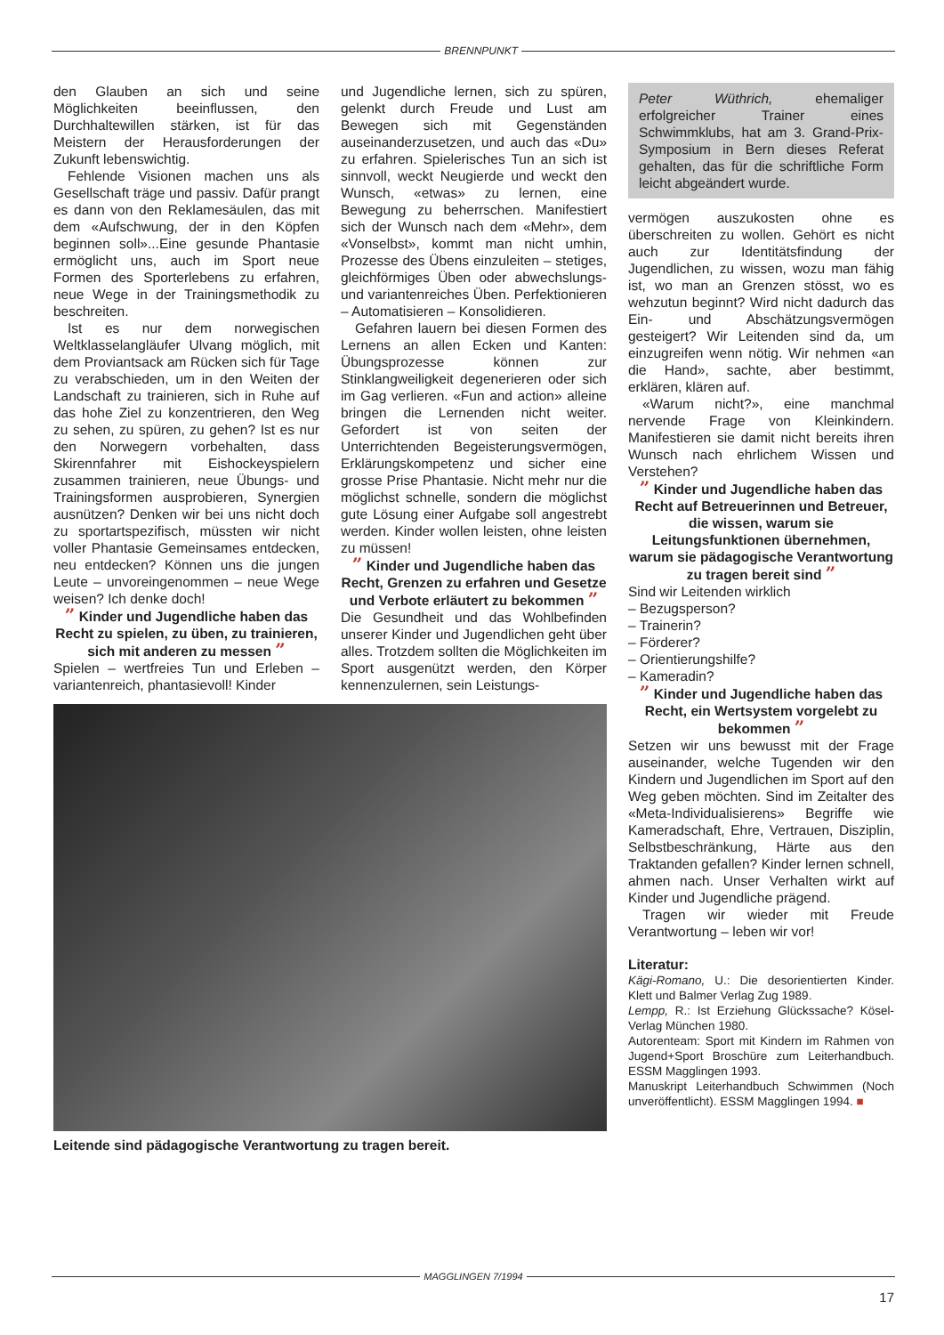BRENNPUNKT
den Glauben an sich und seine Möglichkeiten beeinflussen, den Durchhaltewillen stärken, ist für das Meistern der Herausforderungen der Zukunft lebenswichtig.
Fehlende Visionen machen uns als Gesellschaft träge und passiv. Dafür prangt es dann von den Reklamesäulen, das mit dem «Aufschwung, der in den Köpfen beginnen soll»...Eine gesunde Phantasie ermöglicht uns, auch im Sport neue Formen des Sporterlebens zu erfahren, neue Wege in der Trainingsmethodik zu beschreiten.
Ist es nur dem norwegischen Weltklasselangläufer Ulvang möglich, mit dem Proviantsack am Rücken sich für Tage zu verabschieden, um in den Weiten der Landschaft zu trainieren, sich in Ruhe auf das hohe Ziel zu konzentrieren, den Weg zu sehen, zu spüren, zu gehen? Ist es nur den Norwegern vorbehalten, dass Skirennfahrer mit Eishockeyspielern zusammen trainieren, neue Übungs- und Trainingsformen ausprobieren, Synergien ausnützen? Denken wir bei uns nicht doch zu sportartspezifisch, müssten wir nicht voller Phantasie Gemeinsames entdecken, neu entdecken? Können uns die jungen Leute – unvoreingenommen – neue Wege weisen? Ich denke doch!
” Kinder und Jugendliche haben das Recht zu spielen, zu üben, zu trainieren, sich mit anderen zu messen ”
Spielen – wertfreies Tun und Erleben – variantenreich, phantasievoll! Kinder
und Jugendliche lernen, sich zu spüren, gelenkt durch Freude und Lust am Bewegen sich mit Gegenständen auseinanderzusetzen, und auch das «Du» zu erfahren. Spielerisches Tun an sich ist sinnvoll, weckt Neugierde und weckt den Wunsch, «etwas» zu lernen, eine Bewegung zu beherrschen. Manifestiert sich der Wunsch nach dem «Mehr», dem «Vonselbst», kommt man nicht umhin, Prozesse des Übens einzuleiten – stetiges, gleichförmiges Üben oder abwechslungs- und variantenreiches Üben. Perfektionieren – Automatisieren – Konsolidieren.
Gefahren lauern bei diesen Formen des Lernens an allen Ecken und Kanten: Übungsprozesse können zur Stinklangweiligkeit degenerieren oder sich im Gag verlieren. «Fun and action» alleine bringen die Lernenden nicht weiter. Gefordert ist von seiten der Unterrichtenden Begeisterungsvermögen, Erklärungskompetenz und sicher eine grosse Prise Phantasie. Nicht mehr nur die möglichst schnelle, sondern die möglichst gute Lösung einer Aufgabe soll angestrebt werden. Kinder wollen leisten, ohne leisten zu müssen!
” Kinder und Jugendliche haben das Recht, Grenzen zu erfahren und Gesetze und Verbote erläutert zu bekommen ”
Die Gesundheit und das Wohlbefinden unserer Kinder und Jugendlichen geht über alles. Trotzdem sollten die Möglichkeiten im Sport ausgenützt werden, den Körper kennenzulernen, sein Leistungs-
Leitende sind pädagogische Verantwortung zu tragen bereit.
Peter Wüthrich, ehemaliger erfolgreicher Trainer eines Schwimmklubs, hat am 3. Grand-Prix-Symposium in Bern dieses Referat gehalten, das für die schriftliche Form leicht abgeändert wurde.
vermögen auszukosten ohne es überschreiten zu wollen. Gehört es nicht auch zur Identitätsfindung der Jugendlichen, zu wissen, wozu man fähig ist, wo man an Grenzen stösst, wo es wehzutun beginnt? Wird nicht dadurch das Ein- und Abschätzungsvermögen gesteigert? Wir Leitenden sind da, um einzugreifen wenn nötig. Wir nehmen «an die Hand», sachte, aber bestimmt, erklären, klären auf.
«Warum nicht?», eine manchmal nervende Frage von Kleinkindern. Manifestieren sie damit nicht bereits ihren Wunsch nach ehrlichem Wissen und Verstehen?
” Kinder und Jugendliche haben das Recht auf Betreuerinnen und Betreuer, die wissen, warum sie Leitungsfunktionen übernehmen, warum sie pädagogische Verantwortung zu tragen bereit sind ”
Sind wir Leitenden wirklich
– Bezugsperson?
– Trainerin?
– Förderer?
– Orientierungshilfe?
– Kameradin?
” Kinder und Jugendliche haben das Recht, ein Wertsystem vorgelebt zu bekommen ”
Setzen wir uns bewusst mit der Frage auseinander, welche Tugenden wir den Kindern und Jugendlichen im Sport auf den Weg geben möchten. Sind im Zeitalter des «Meta-Individualisierens» Begriffe wie Kameradschaft, Ehre, Vertrauen, Disziplin, Selbstbeschränkung, Härte aus den Traktanden gefallen? Kinder lernen schnell, ahmen nach. Unser Verhalten wirkt auf Kinder und Jugendliche prägend.
Tragen wir wieder mit Freude Verantwortung – leben wir vor!
Literatur:
Kägi-Romano, U.: Die desorientierten Kinder. Klett und Balmer Verlag Zug 1989.
Lempp, R.: Ist Erziehung Glückssache? Kösel-Verlag München 1980.
Autorenteam: Sport mit Kindern im Rahmen von Jugend+Sport Broschüre zum Leiterhandbuch. ESSM Magglingen 1993.
Manuskript Leiterhandbuch Schwimmen (Noch unveröffentlicht). ESSM Magglingen 1994. ■
MAGGLINGEN 7/1994
17